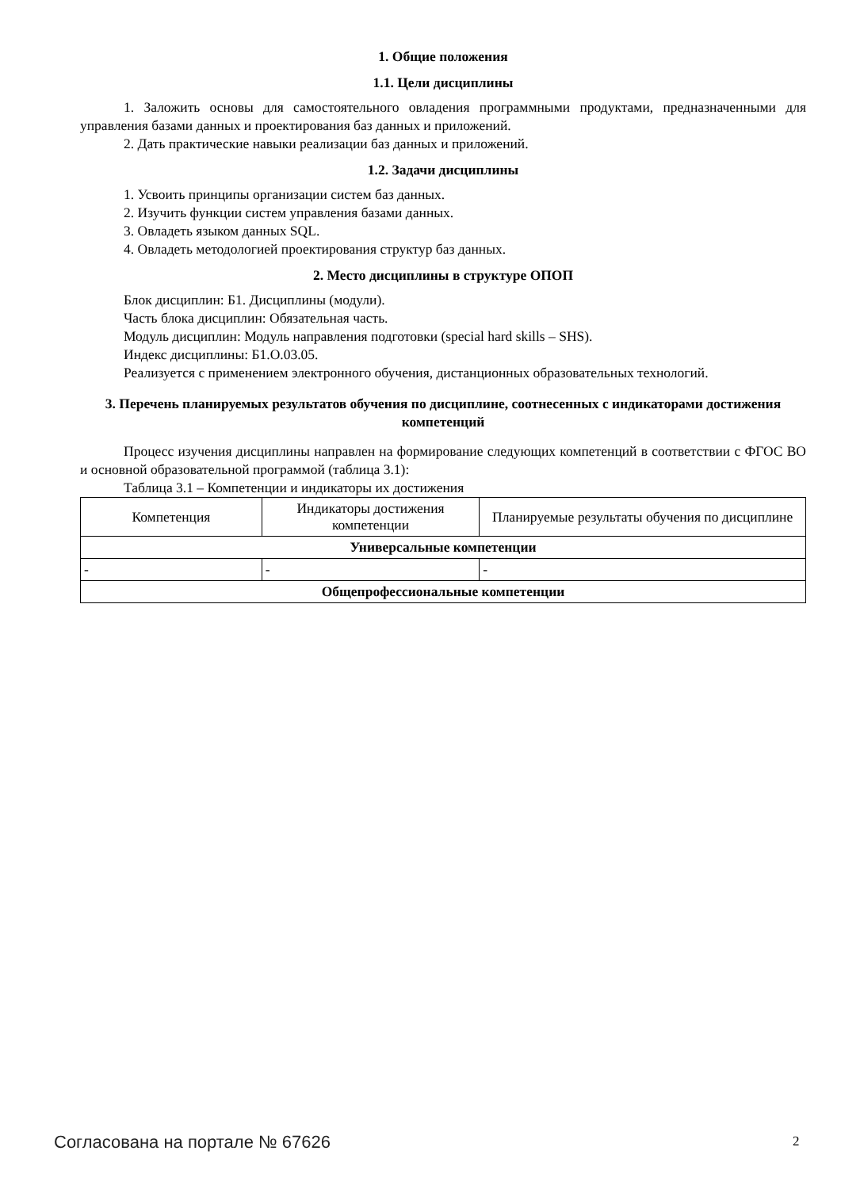1. Общие положения
1.1. Цели дисциплины
1. Заложить основы для самостоятельного овладения программными продуктами, предназначенными для управления базами данных и проектирования баз данных и приложений.
2. Дать практические навыки реализации баз данных и приложений.
1.2. Задачи дисциплины
1. Усвоить принципы организации систем баз данных.
2. Изучить функции систем управления базами данных.
3. Овладеть языком данных SQL.
4. Овладеть методологией проектирования структур баз данных.
2. Место дисциплины в структуре ОПОП
Блок дисциплин: Б1. Дисциплины (модули).
Часть блока дисциплин: Обязательная часть.
Модуль дисциплин: Модуль направления подготовки (special hard skills – SHS).
Индекс дисциплины: Б1.О.03.05.
Реализуется с применением электронного обучения, дистанционных образовательных технологий.
3. Перечень планируемых результатов обучения по дисциплине, соотнесенных с индикаторами достижения компетенций
Процесс изучения дисциплины направлен на формирование следующих компетенций в соответствии с ФГОС ВО и основной образовательной программой (таблица 3.1):
Таблица 3.1 – Компетенции и индикаторы их достижения
| Компетенция | Индикаторы достижения компетенции | Планируемые результаты обучения по дисциплине |
| --- | --- | --- |
| Универсальные компетенции | | |
| - | - | - |
| Общепрофессиональные компетенции | | |
Согласована на портале № 67626 2